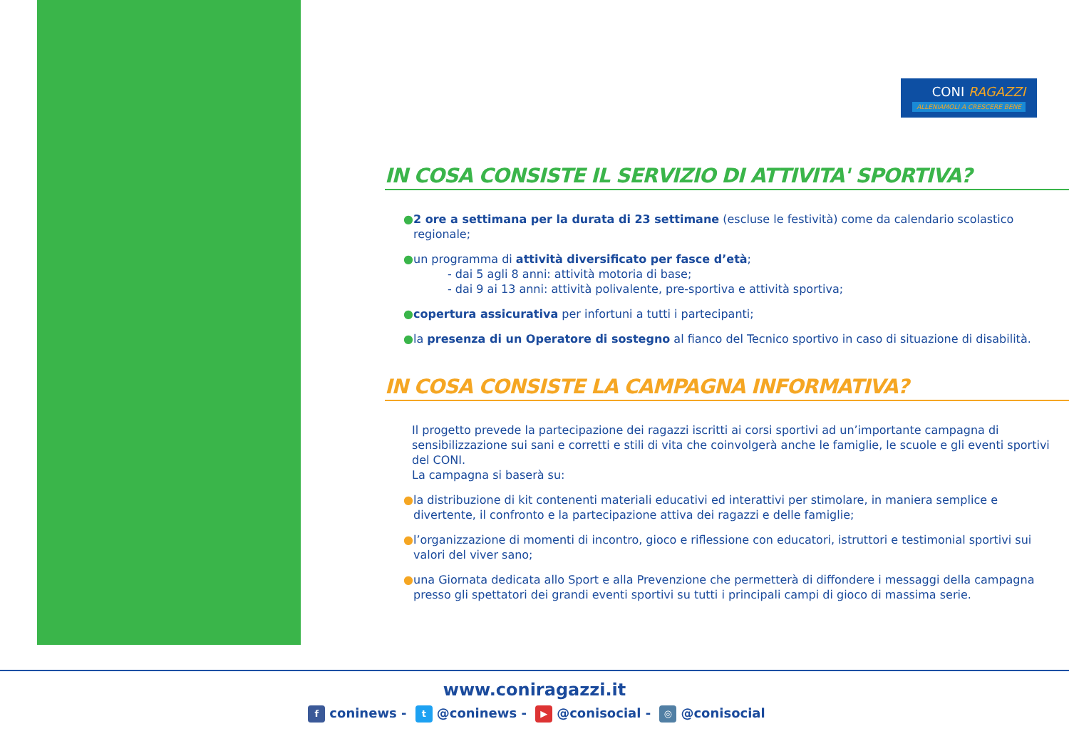CONI RAGAZZI ALLENIAMOLI A CRESCERE BENE
IN COSA CONSISTE IL SERVIZIO DI ATTIVITA' SPORTIVA?
● 2 ore a settimana per la durata di 23 settimane (escluse le festività) come da calendario scolastico regionale;
● un programma di attività diversificato per fasce d’età;
- dai 5 agli 8 anni: attività motoria di base;
- dai 9 ai 13 anni: attività polivalente, pre-sportiva e attività sportiva;
● copertura assicurativa per infortuni a tutti i partecipanti;
● la presenza di un Operatore di sostegno al fianco del Tecnico sportivo in caso di situazione di disabilità.
IN COSA CONSISTE LA CAMPAGNA INFORMATIVA?
Il progetto prevede la partecipazione dei ragazzi iscritti ai corsi sportivi ad un’importante campagna di sensibilizzazione sui sani e corretti e stili di vita che coinvolgerà anche le famiglie, le scuole e gli eventi sportivi del CONI.
La campagna si baserà su:
● la distribuzione di kit contenenti materiali educativi ed interattivi per stimolare, in maniera semplice e divertente, il confronto e la partecipazione attiva dei ragazzi e delle famiglie;
● l’organizzazione di momenti di incontro, gioco e riflessione con educatori, istruttori e testimonial sportivi sui valori del viver sano;
● una Giornata dedicata allo Sport e alla Prevenzione che permetterà di diffondere i messaggi della campagna presso gli spettatori dei grandi eventi sportivi su tutti i principali campi di gioco di massima serie.
www.coniragazzi.it
fconinews - t @coninews - ▶ @conisocial - ◎ @conisocial